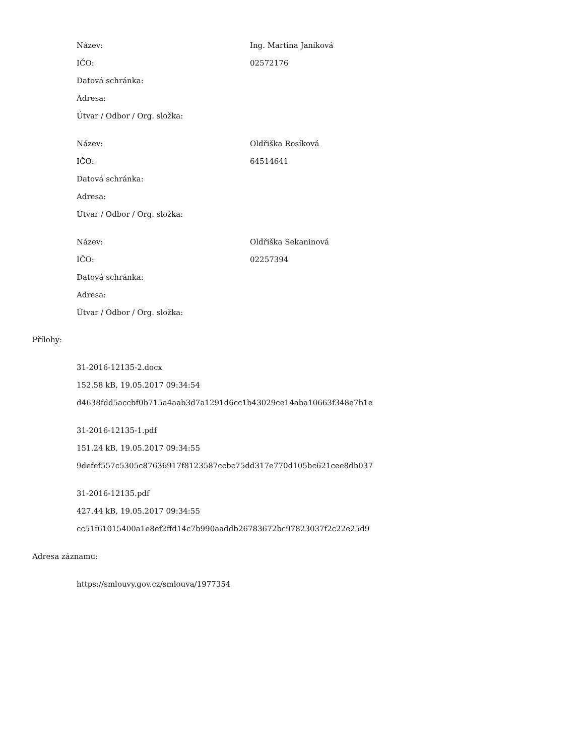| Název: | Ing. Martina Janíková |
| IČO: | 02572176 |
| Datová schránka: | |
| Adresa: | |
| Útvar / Odbor / Org. složka: | |
| Název: | Oldřiška Rosíková |
| IČO: | 64514641 |
| Datová schránka: | |
| Adresa: | |
| Útvar / Odbor / Org. složka: | |
| Název: | Oldřiška Sekaninová |
| IČO: | 02257394 |
| Datová schránka: | |
| Adresa: | |
| Útvar / Odbor / Org. složka: | |
Přílohy:
31-2016-12135-2.docx
152.58 kB, 19.05.2017 09:34:54
d4638fdd5accbf0b715a4aab3d7a1291d6cc1b43029ce14aba10663f348e7b1e
31-2016-12135-1.pdf
151.24 kB, 19.05.2017 09:34:55
9defef557c5305c87636917f8123587ccbc75dd317e770d105bc621cee8db037
31-2016-12135.pdf
427.44 kB, 19.05.2017 09:34:55
cc51f61015400a1e8ef2ffd14c7b990aaddb26783672bc97823037f2c22e25d9
Adresa záznamu:
https://smlouvy.gov.cz/smlouva/1977354